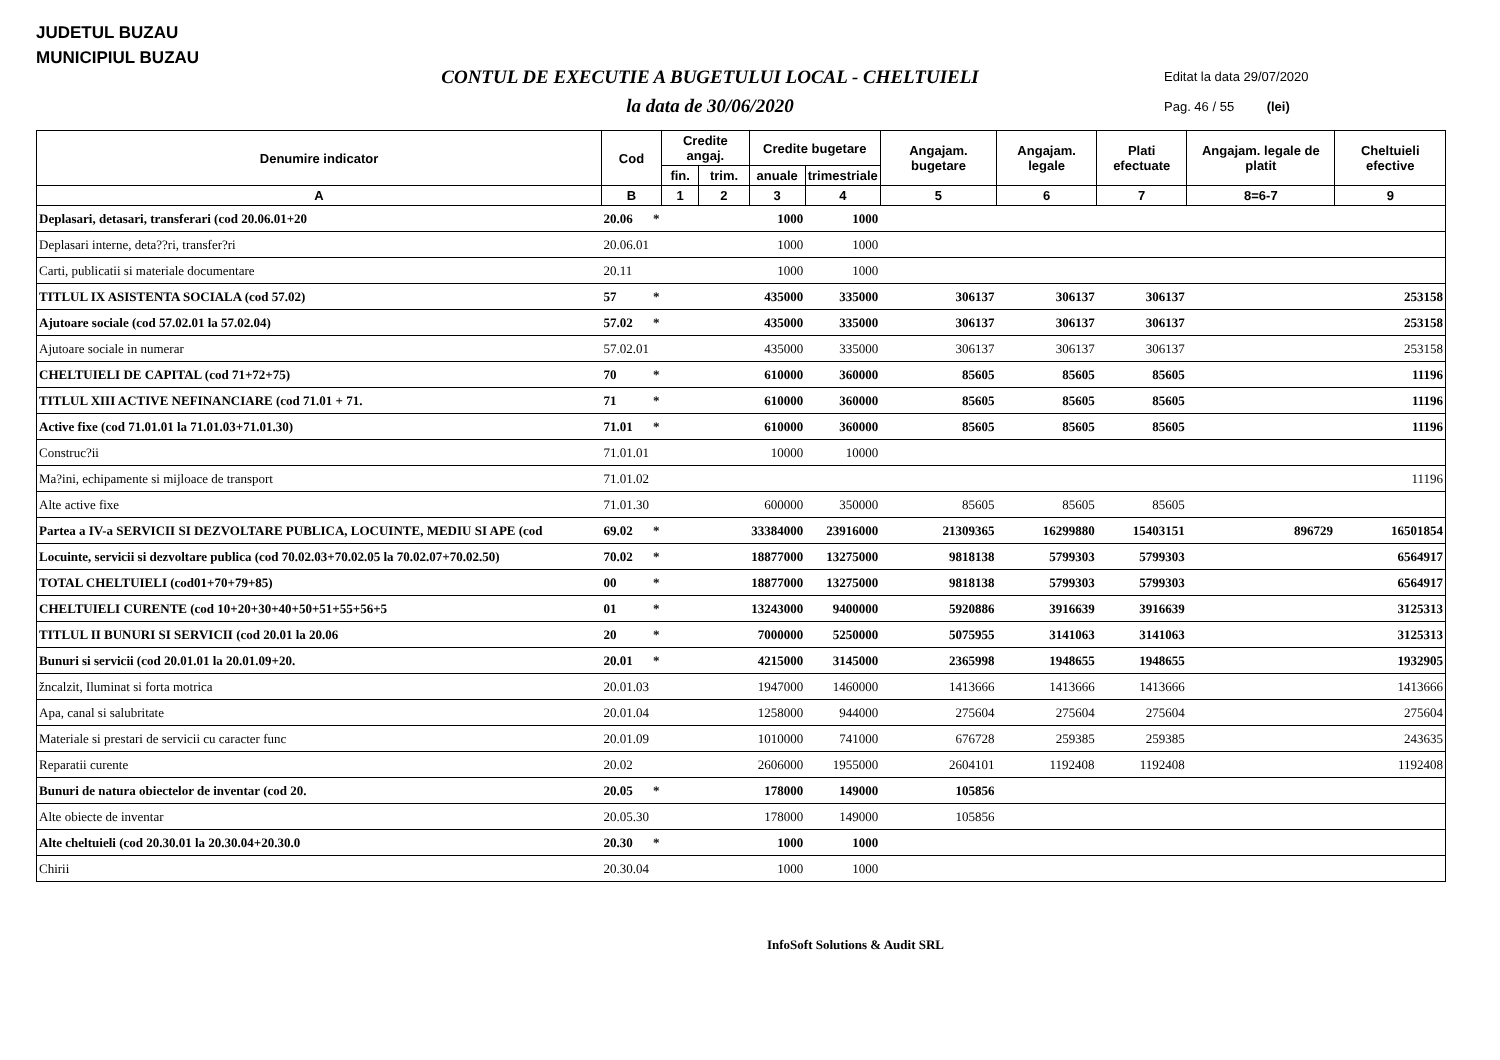JUDETUL BUZAU
MUNICIPIUL BUZAU
CONTUL DE EXECUTIE A BUGETULUI LOCAL - CHELTUIELI
la data de 30/06/2020
Editat la data 29/07/2020
Pag. 46 / 55 (lei)
| Denumire indicator | Cod | | Credite angaj. | | Credite bugetare | | Angajam. bugetare | Angajam. legale | Plati efectuate | Angajam. legale de platit | Cheltuieli efective |
| --- | --- | --- | --- | --- | --- | --- | --- | --- | --- | --- | --- |
| | | | fin. | trim. | anuale | trimestriale | | | | | |
| A | B | | 1 | 2 | 3 | 4 | 5 | 6 | 7 | 8=6-7 | 9 |
| Deplasari, detasari, transferari (cod 20.06.01+20 | 20.06 | * | | | 1000 | 1000 | | | | | |
| Deplasari interne, deta??ri, transfer?ri | 20.06.01 | | | | 1000 | 1000 | | | | | |
| Carti, publicatii si materiale documentare | 20.11 | | | | 1000 | 1000 | | | | | |
| TITLUL IX ASISTENTA SOCIALA (cod 57.02) | 57 | * | | | 435000 | 335000 | 306137 | 306137 | 306137 | | 253158 |
| Ajutoare sociale (cod 57.02.01 la 57.02.04) | 57.02 | * | | | 435000 | 335000 | 306137 | 306137 | 306137 | | 253158 |
| Ajutoare sociale in numerar | 57.02.01 | | | | 435000 | 335000 | 306137 | 306137 | 306137 | | 253158 |
| CHELTUIELI DE CAPITAL (cod 71+72+75) | 70 | * | | | 610000 | 360000 | 85605 | 85605 | 85605 | | 11196 |
| TITLUL XIII ACTIVE NEFINANCIARE (cod 71.01 + 71. | 71 | * | | | 610000 | 360000 | 85605 | 85605 | 85605 | | 11196 |
| Active fixe (cod 71.01.01 la 71.01.03+71.01.30) | 71.01 | * | | | 610000 | 360000 | 85605 | 85605 | 85605 | | 11196 |
| Construc?ii | 71.01.01 | | | | 10000 | 10000 | | | | | |
| Ma?ini, echipamente si mijloace de transport | 71.01.02 | | | | | | | | | | 11196 |
| Alte active fixe | 71.01.30 | | | | 600000 | 350000 | 85605 | 85605 | 85605 | | |
| Partea a IV-a SERVICII SI DEZVOLTARE PUBLICA, LOCUINTE, MEDIU SI APE (cod | 69.02 | * | | | 33384000 | 23916000 | 21309365 | 16299880 | 15403151 | 896729 | 16501854 |
| Locuinte, servicii si dezvoltare publica (cod 70.02.03+70.02.05 la 70.02.07+70.02.50) | 70.02 | * | | | 18877000 | 13275000 | 9818138 | 5799303 | 5799303 | | 6564917 |
| TOTAL CHELTUIELI (cod01+70+79+85) | 00 | * | | | 18877000 | 13275000 | 9818138 | 5799303 | 5799303 | | 6564917 |
| CHELTUIELI CURENTE (cod 10+20+30+40+50+51+55+56+5 | 01 | * | | | 13243000 | 9400000 | 5920886 | 3916639 | 3916639 | | 3125313 |
| TITLUL II BUNURI SI SERVICII (cod 20.01 la 20.06 | 20 | * | | | 7000000 | 5250000 | 5075955 | 3141063 | 3141063 | | 3125313 |
| Bunuri si servicii (cod 20.01.01 la 20.01.09+20. | 20.01 | * | | | 4215000 | 3145000 | 2365998 | 1948655 | 1948655 | | 1932905 |
| žncalzit, Iluminat si forta motrica | 20.01.03 | | | | 1947000 | 1460000 | 1413666 | 1413666 | 1413666 | | 1413666 |
| Apa, canal si salubritate | 20.01.04 | | | | 1258000 | 944000 | 275604 | 275604 | 275604 | | 275604 |
| Materiale si prestari de servicii cu caracter func | 20.01.09 | | | | 1010000 | 741000 | 676728 | 259385 | 259385 | | 243635 |
| Reparatii curente | 20.02 | | | | 2606000 | 1955000 | 2604101 | 1192408 | 1192408 | | 1192408 |
| Bunuri de natura obiectelor de inventar (cod 20. | 20.05 | * | | | 178000 | 149000 | 105856 | | | | |
| Alte obiecte de inventar | 20.05.30 | | | | 178000 | 149000 | 105856 | | | | |
| Alte cheltuieli (cod 20.30.01 la 20.30.04+20.30.0 | 20.30 | * | | | 1000 | 1000 | | | | | |
| Chirii | 20.30.04 | | | | 1000 | 1000 | | | | | |
InfoSoft Solutions & Audit SRL